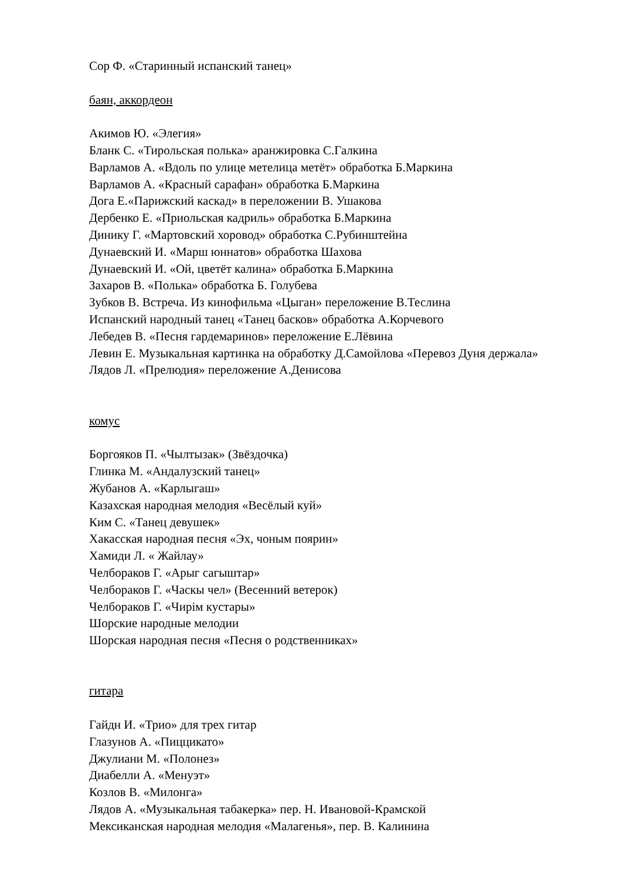Сор Ф. «Старинный испанский танец»
баян, аккордеон
Акимов Ю. «Элегия»
Бланк С. «Тирольская полька» аранжировка С.Галкина
Варламов А. «Вдоль по улице метелица метёт» обработка Б.Маркина
Варламов А. «Красный сарафан» обработка Б.Маркина
Дога Е.«Парижский каскад» в переложении В. Ушакова
Дербенко Е. «Приольская кадриль» обработка Б.Маркина
Динику Г. «Мартовский хоровод» обработка С.Рубинштейна
Дунаевский И. «Марш юннатов» обработка Шахова
Дунаевский И. «Ой, цветёт калина» обработка Б.Маркина
Захаров В. «Полька» обработка Б. Голубева
Зубков В. Встреча. Из кинофильма «Цыган» переложение В.Теслина
Испанский народный танец «Танец басков» обработка А.Корчевого
Лебедев В. «Песня гардемаринов» переложение Е.Лёвина
Левин Е. Музыкальная картинка на обработку Д.Самойлова «Перевоз Дуня держала»
Лядов Л. «Прелюдия» переложение А.Денисова
комус
Боргояков П. «Чылтызак» (Звёздочка)
Глинка М. «Андалузский танец»
Жубанов А. «Карлыгаш»
Казахская народная мелодия «Весёлый куй»
Ким С. «Танец девушек»
Хакасская народная песня «Эх, чоным поярин»
Хамиди Л. « Жайлау»
Челбораков Г. «Арыг сагыштар»
Челбораков Г. «Часкы чел» (Весенний ветерок)
Челбораков Г. «Чирiм кустары»
Шорские народные мелодии
Шорская народная песня «Песня о родственниках»
гитара
Гайдн И. «Трио» для трех гитар
Глазунов А. «Пиццикато»
Джулиани М. «Полонез»
Диабелли А. «Менуэт»
Козлов В. «Милонга»
Лядов А. «Музыкальная табакерка» пер. Н. Ивановой-Крамской
Мексиканская народная мелодия «Малагенья», пер. В. Калинина